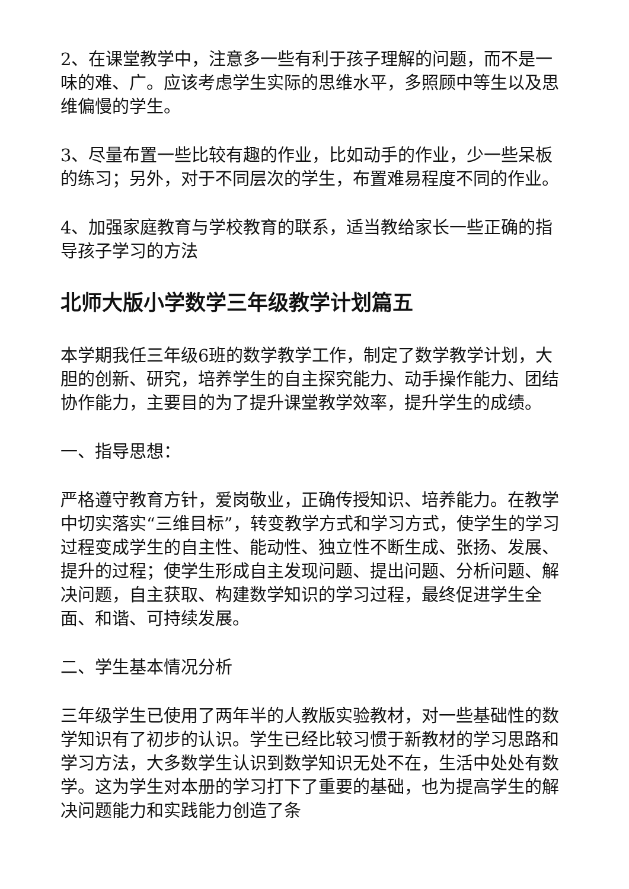2、在课堂教学中，注意多一些有利于孩子理解的问题，而不是一味的难、广。应该考虑学生实际的思维水平，多照顾中等生以及思维偏慢的学生。
3、尽量布置一些比较有趣的作业，比如动手的作业，少一些呆板的练习；另外，对于不同层次的学生，布置难易程度不同的作业。
4、加强家庭教育与学校教育的联系，适当教给家长一些正确的指导孩子学习的方法
北师大版小学数学三年级教学计划篇五
本学期我任三年级6班的数学教学工作，制定了数学教学计划，大胆的创新、研究，培养学生的自主探究能力、动手操作能力、团结协作能力，主要目的为了提升课堂教学效率，提升学生的成绩。
一、指导思想：
严格遵守教育方针，爱岗敬业，正确传授知识、培养能力。在教学中切实落实“三维目标”，转变教学方式和学习方式，使学生的学习过程变成学生的自主性、能动性、独立性不断生成、张扬、发展、提升的过程；使学生形成自主发现问题、提出问题、分析问题、解决问题，自主获取、构建数学知识的学习过程，最终促进学生全面、和谐、可持续发展。
二、学生基本情况分析
三年级学生已使用了两年半的人教版实验教材，对一些基础性的数学知识有了初步的认识。学生已经比较习惯于新教材的学习思路和学习方法，大多数学生认识到数学知识无处不在，生活中处处有数学。这为学生对本册的学习打下了重要的基础，也为提高学生的解决问题能力和实践能力创造了条